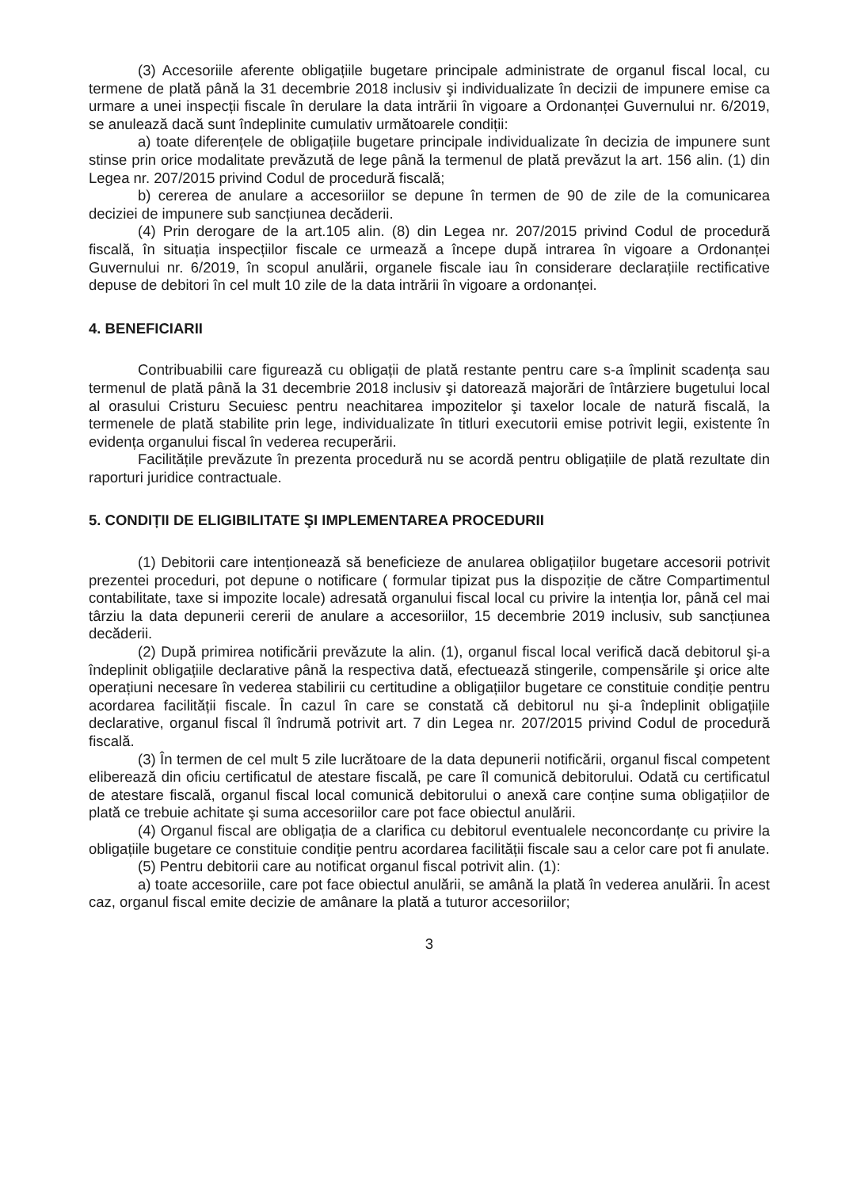(3) Accesoriile aferente obligațiile bugetare principale administrate de organul fiscal local, cu termene de plată până la 31 decembrie 2018 inclusiv şi individualizate în decizii de impunere emise ca urmare a unei inspecții fiscale în derulare la data intrării în vigoare a Ordonanței Guvernului nr. 6/2019, se anulează dacă sunt îndeplinite cumulativ următoarele condiții:
a) toate diferențele de obligațiile bugetare principale individualizate în decizia de impunere sunt stinse prin orice modalitate prevăzută de lege până la termenul de plată prevăzut la art. 156 alin. (1) din Legea nr. 207/2015 privind Codul de procedură fiscală;
b) cererea de anulare a accesoriilor se depune în termen de 90 de zile de la comunicarea deciziei de impunere sub sancțiunea decăderii.
(4) Prin derogare de la art.105 alin. (8) din Legea nr. 207/2015 privind Codul de procedură fiscală, în situația inspecțiilor fiscale ce urmează a începe după intrarea în vigoare a Ordonanței Guvernului nr. 6/2019, în scopul anulării, organele fiscale iau în considerare declarațiile rectificative depuse de debitori în cel mult 10 zile de la data intrării în vigoare a ordonanței.
4. BENEFICIARII
Contribuabilii care figurează cu obligații de plată restante pentru care s-a împlinit scadența sau termenul de plată până la 31 decembrie 2018 inclusiv şi datorează majorări de întârziere bugetului local al orasului Cristuru Secuiesc pentru neachitarea impozitelor şi taxelor locale de natură fiscală, la termenele de plată stabilite prin lege, individualizate în titluri executorii emise potrivit legii, existente în evidența organului fiscal în vederea recuperării.
Facilitățile prevăzute în prezenta procedură nu se acordă pentru obligațiile de plată rezultate din raporturi juridice contractuale.
5. CONDIȚII DE ELIGIBILITATE ŞI IMPLEMENTAREA PROCEDURII
(1) Debitorii care intenționează să beneficieze de anularea obligațiilor bugetare accesorii potrivit prezentei proceduri, pot depune o notificare ( formular tipizat pus la dispoziție de către Compartimentul contabilitate, taxe si impozite locale) adresată organului fiscal local cu privire la intenția lor, până cel mai târziu la data depunerii cererii de anulare a accesoriilor, 15 decembrie 2019 inclusiv, sub sancțiunea decăderii.
(2) După primirea notificării prevăzute la alin. (1), organul fiscal local verifică dacă debitorul şi-a îndeplinit obligațiile declarative până la respectiva dată, efectuează stingerile, compensările şi orice alte operațiuni necesare în vederea stabilirii cu certitudine a obligațiilor bugetare ce constituie condiție pentru acordarea facilității fiscale. În cazul în care se constată că debitorul nu şi-a îndeplinit obligațiile declarative, organul fiscal îl îndrumă potrivit art. 7 din Legea nr. 207/2015 privind Codul de procedură fiscală.
(3) În termen de cel mult 5 zile lucrătoare de la data depunerii notificării, organul fiscal competent eliberează din oficiu certificatul de atestare fiscală, pe care îl comunică debitorului. Odată cu certificatul de atestare fiscală, organul fiscal local comunică debitorului o anexă care conține suma obligațiilor de plată ce trebuie achitate şi suma accesoriilor care pot face obiectul anulării.
(4) Organul fiscal are obligația de a clarifica cu debitorul eventualele neconcordanțe cu privire la obligațiile bugetare ce constituie condiție pentru acordarea facilității fiscale sau a celor care pot fi anulate.
(5) Pentru debitorii care au notificat organul fiscal potrivit alin. (1):
a) toate accesoriile, care pot face obiectul anulării, se amână la plată în vederea anulării. În acest caz, organul fiscal emite decizie de amânare la plată a tuturor accesoriilor;
3